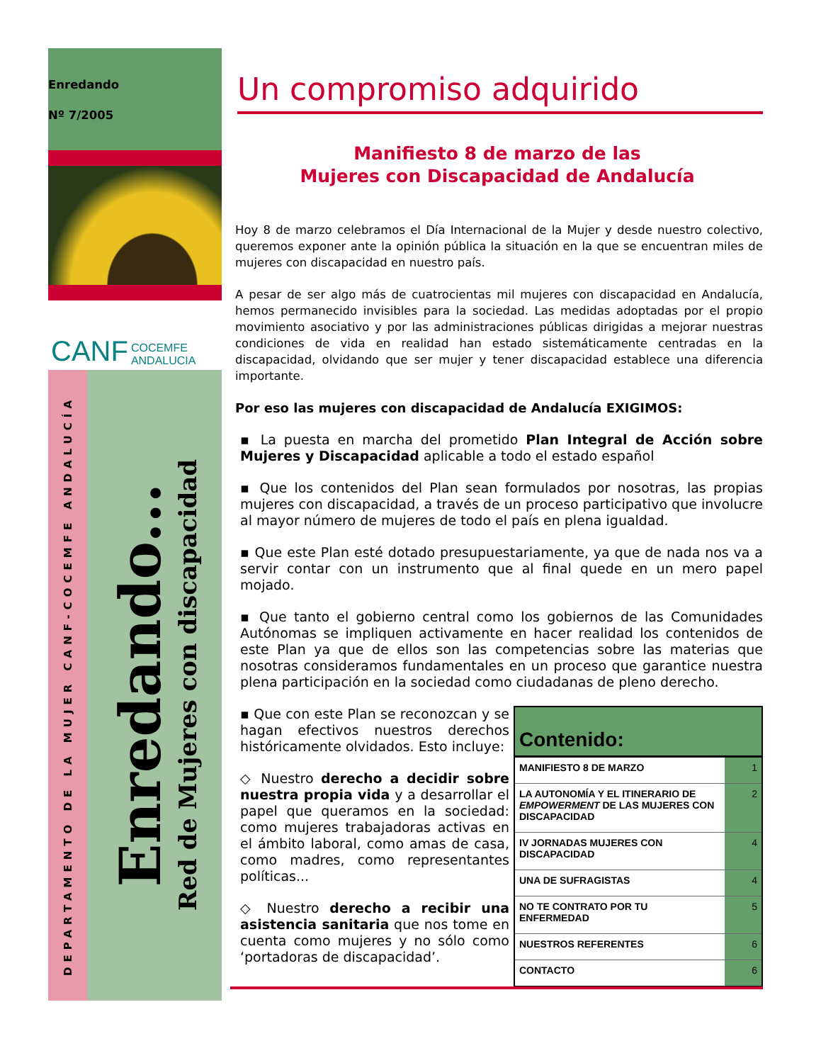Enredando
Nº 7/2005
CANF COCEMFE
ANDALUCIA
DEPARTAMENTO DE LA MUJER CANF-COCEMFE ANDALUCÍA
Enredando...
Red de Mujeres con discapacidad
Un compromiso adquirido
Manifiesto 8 de marzo de las
Mujeres con Discapacidad de Andalucía
Hoy 8 de marzo celebramos el Día Internacional de la Mujer y desde nuestro colectivo, queremos exponer ante la opinión pública la situación en la que se encuentran miles de mujeres con discapacidad en nuestro país.
A pesar de ser algo más de cuatrocientas mil mujeres con discapacidad en Andalucía, hemos permanecido invisibles para la sociedad. Las medidas adoptadas por el propio movimiento asociativo y por las administraciones públicas dirigidas a mejorar nuestras condiciones de vida en realidad han estado sistemáticamente centradas en la discapacidad, olvidando que ser mujer y tener discapacidad establece una diferencia importante.
Por eso las mujeres con discapacidad de Andalucía EXIGIMOS:
▪ La puesta en marcha del prometido Plan Integral de Acción sobre Mujeres y Discapacidad aplicable a todo el estado español
▪ Que los contenidos del Plan sean formulados por nosotras, las propias mujeres con discapacidad, a través de un proceso participativo que involucre al mayor número de mujeres de todo el país en plena igualdad.
▪ Que este Plan esté dotado presupuestariamente, ya que de nada nos va a servir contar con un instrumento que al final quede en un mero papel mojado.
▪ Que tanto el gobierno central como los gobiernos de las Comunidades Autónomas se impliquen activamente en hacer realidad los contenidos de este Plan ya que de ellos son las competencias sobre las materias que nosotras consideramos fundamentales en un proceso que garantice nuestra plena participación en la sociedad como ciudadanas de pleno derecho.
▪ Que con este Plan se reconozcan y se hagan efectivos nuestros derechos históricamente olvidados. Esto incluye:
◇ Nuestro derecho a decidir sobre nuestra propia vida y a desarrollar el papel que queramos en la sociedad: como mujeres trabajadoras activas en el ámbito laboral, como amas de casa, como madres, como representantes políticas...
◇ Nuestro derecho a recibir una asistencia sanitaria que nos tome en cuenta como mujeres y no sólo como ‘portadoras de discapacidad’.
| Contenido: | |
| --- | --- |
| MANIFIESTO 8 DE MARZO | 1 |
| LA AUTONOMÍA Y EL ITINERARIO DE EMPOWERMENT DE LAS MUJERES CON DISCAPACIDAD | 2 |
| IV JORNADAS MUJERES CON DISCAPACIDAD | 4 |
| UNA DE SUFRAGISTAS | 4 |
| NO TE CONTRATO POR TU ENFERMEDAD | 5 |
| NUESTROS REFERENTES | 6 |
| CONTACTO | 6 |